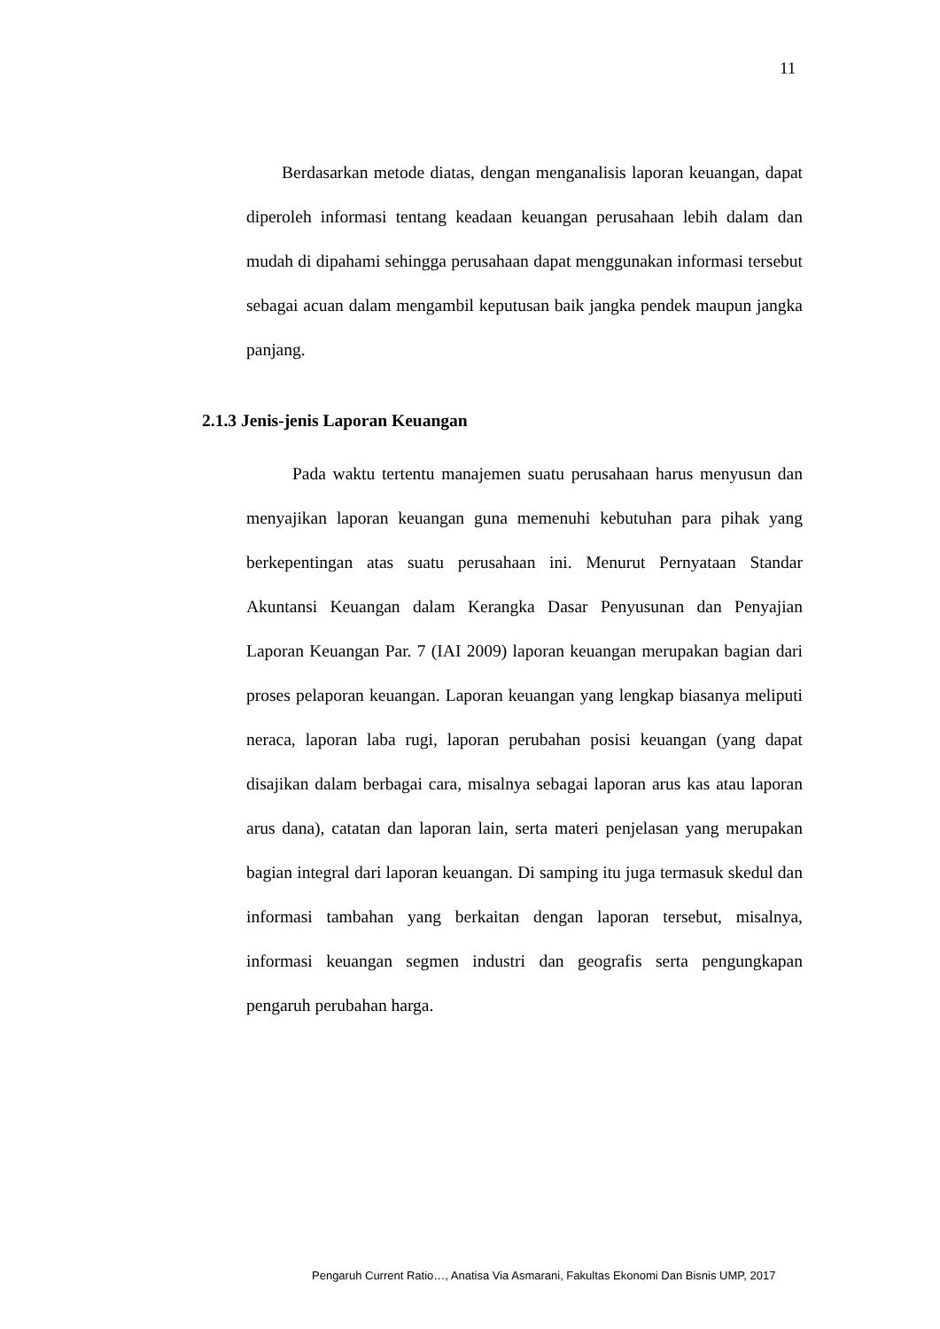11
Berdasarkan metode diatas, dengan menganalisis laporan keuangan, dapat diperoleh informasi tentang keadaan keuangan perusahaan lebih dalam dan mudah di dipahami sehingga perusahaan dapat menggunakan informasi tersebut sebagai acuan dalam mengambil keputusan baik jangka pendek maupun jangka panjang.
2.1.3 Jenis-jenis Laporan Keuangan
Pada waktu tertentu manajemen suatu perusahaan harus menyusun dan menyajikan laporan keuangan guna memenuhi kebutuhan para pihak yang berkepentingan atas suatu perusahaan ini. Menurut Pernyataan Standar Akuntansi Keuangan dalam Kerangka Dasar Penyusunan dan Penyajian Laporan Keuangan Par. 7 (IAI 2009) laporan keuangan merupakan bagian dari proses pelaporan keuangan. Laporan keuangan yang lengkap biasanya meliputi neraca, laporan laba rugi, laporan perubahan posisi keuangan (yang dapat disajikan dalam berbagai cara, misalnya sebagai laporan arus kas atau laporan arus dana), catatan dan laporan lain, serta materi penjelasan yang merupakan bagian integral dari laporan keuangan. Di samping itu juga termasuk skedul dan informasi tambahan yang berkaitan dengan laporan tersebut, misalnya, informasi keuangan segmen industri dan geografis serta pengungkapan pengaruh perubahan harga.
Pengaruh Current Ratio…, Anatisa Via Asmarani, Fakultas Ekonomi Dan Bisnis UMP, 2017